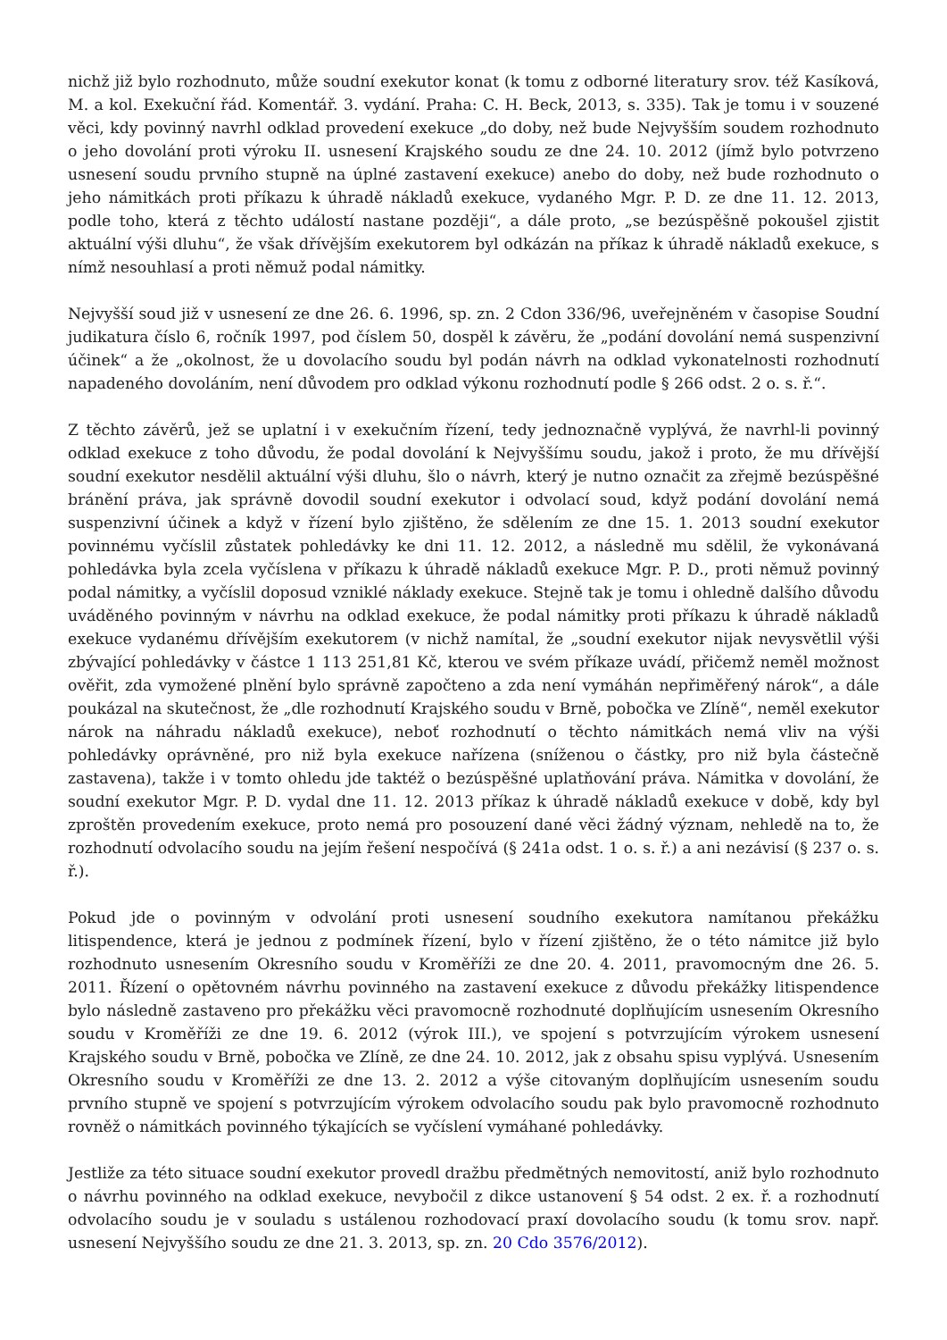nichž již bylo rozhodnuto, může soudní exekutor konat (k tomu z odborné literatury srov. též Kasíková, M. a kol. Exekuční řád. Komentář. 3. vydání. Praha: C. H. Beck, 2013, s. 335). Tak je tomu i v souzené věci, kdy povinný navrhl odklad provedení exekuce „do doby, než bude Nejvyšším soudem rozhodnuto o jeho dovolání proti výroku II. usnesení Krajského soudu ze dne 24. 10. 2012 (jímž bylo potvrzeno usnesení soudu prvního stupně na úplné zastavení exekuce) anebo do doby, než bude rozhodnuto o jeho námitkách proti příkazu k úhradě nákladů exekuce, vydaného Mgr. P. D. ze dne 11. 12. 2013, podle toho, která z těchto událostí nastane později“, a dále proto, „se bezúspěšně pokoušel zjistit aktuální výši dluhu“, že však dřívějším exekutorem byl odkázán na příkaz k úhradě nákladů exekuce, s nímž nesouhlasí a proti němuž podal námitky.
Nejvyšší soud již v usnesení ze dne 26. 6. 1996, sp. zn. 2 Cdon 336/96, uveřejněném v časopise Soudní judikatura číslo 6, ročník 1997, pod číslem 50, dospěl k závěru, že „podání dovolání nemá suspenzivní účinek“ a že „okolnost, že u dovolacího soudu byl podán návrh na odklad vykonatelnosti rozhodnutí napadeného dovoláním, není důvodem pro odklad výkonu rozhodnutí podle § 266 odst. 2 o. s. ř.“.
Z těchto závěrů, jež se uplatní i v exekučním řízení, tedy jednoznačně vyplývá, že navrhl-li povinný odklad exekuce z toho důvodu, že podal dovolání k Nejvyššímu soudu, jakož i proto, že mu dřívější soudní exekutor nesdělil aktuální výši dluhu, šlo o návrh, který je nutno označit za zřejmě bezúspěšné bránění práva, jak správně dovodil soudní exekutor i odvolací soud, když podání dovolání nemá suspenzivní účinek a když v řízení bylo zjištěno, že sdělením ze dne 15. 1. 2013 soudní exekutor povinnému vyčíslil zůstatek pohledávky ke dni 11. 12. 2012, a následně mu sdělil, že vykonávaná pohledávka byla zcela vyčíslena v příkazu k úhradě nákladů exekuce Mgr. P. D., proti němuž povinný podal námitky, a vyčíslil doposud vzniklé náklady exekuce. Stejně tak je tomu i ohledně dalšího důvodu uváděného povinným v návrhu na odklad exekuce, že podal námitky proti příkazu k úhradě nákladů exekuce vydanému dřívějším exekutorem (v nichž namítal, že „soudní exekutor nijak nevysvětlil výši zbývající pohledávky v částce 1 113 251,81 Kč, kterou ve svém příkaze uvádí, přičemž neměl možnost ověřit, zda vymožené plnění bylo správně započteno a zda není vymáhán nepřiměřený nárok“, a dále poukázal na skutečnost, že „dle rozhodnutí Krajského soudu v Brně, pobočka ve Zlíně“, neměl exekutor nárok na náhradu nákladů exekuce), neboť rozhodnutí o těchto námitkách nemá vliv na výši pohledávky oprávněné, pro niž byla exekuce nařízena (sníženou o částky, pro niž byla částečně zastavena), takže i v tomto ohledu jde taktéž o bezúspěšné uplatňování práva. Námitka v dovolání, že soudní exekutor Mgr. P. D. vydal dne 11. 12. 2013 příkaz k úhradě nákladů exekuce v době, kdy byl zproštěn provedením exekuce, proto nemá pro posouzení dané věci žádný význam, nehledě na to, že rozhodnutí odvolacího soudu na jejím řešení nespočívá (§ 241a odst. 1 o. s. ř.) a ani nezávisí (§ 237 o. s. ř.).
Pokud jde o povinným v odvolání proti usnesení soudního exekutora namítanou překážku litispendence, která je jednou z podmínek řízení, bylo v řízení zjištěno, že o této námitce již bylo rozhodnuto usnesením Okresního soudu v Kroměříži ze dne 20. 4. 2011, pravomocným dne 26. 5. 2011. Řízení o opětovném návrhu povinného na zastavení exekuce z důvodu překážky litispendence bylo následně zastaveno pro překážku věci pravomocně rozhodnuté doplňujícím usnesením Okresního soudu v Kroměříži ze dne 19. 6. 2012 (výrok III.), ve spojení s potvrzujícím výrokem usnesení Krajského soudu v Brně, pobočka ve Zlíně, ze dne 24. 10. 2012, jak z obsahu spisu vyplývá. Usnesením Okresního soudu v Kroměříži ze dne 13. 2. 2012 a výše citovaným doplňujícím usnesením soudu prvního stupně ve spojení s potvrzujícím výrokem odvolacího soudu pak bylo pravomocně rozhodnuto rovněž o námitkách povinného týkajících se vyčíslení vymáhané pohledávky.
Jestliže za této situace soudní exekutor provedl dražbu předmětných nemovitostí, aniž bylo rozhodnuto o návrhu povinného na odklad exekuce, nevybočil z dikce ustanovení § 54 odst. 2 ex. ř. a rozhodnutí odvolacího soudu je v souladu s ustálenou rozhodovací praxí dovolacího soudu (k tomu srov. např. usnesení Nejvyššího soudu ze dne 21. 3. 2013, sp. zn. 20 Cdo 3576/2012).